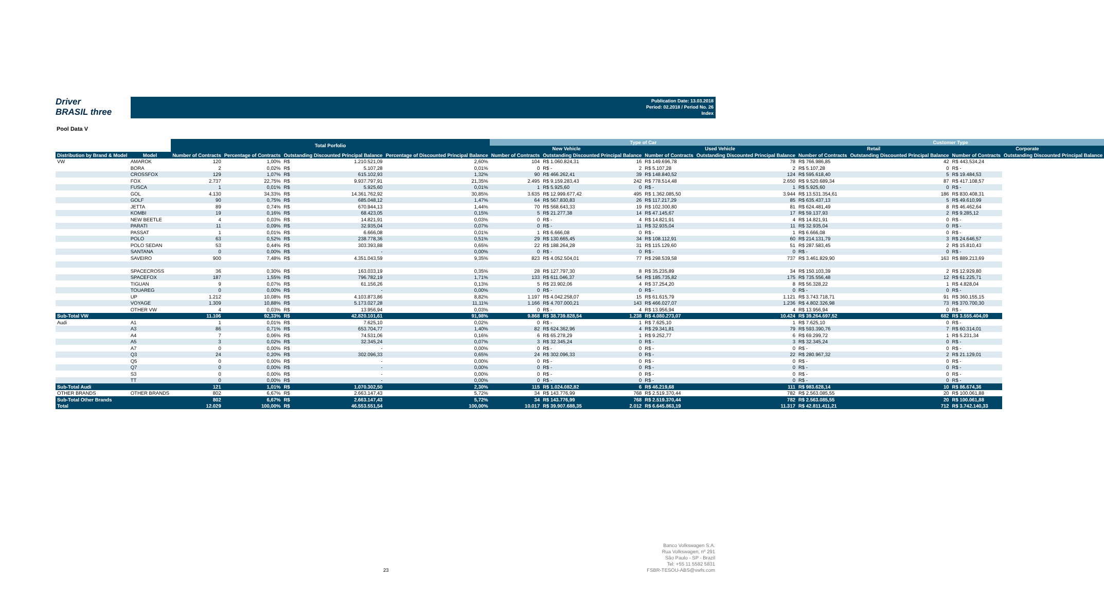Driver
BRASIL three
Publication Date: 13.03.2018
Period: 02.2018 / Period No. 26
Index
Pool Data V
| | | Total Porfolio | | | | | Type of Car | | | | | | Customer Type | | | | |
| --- | --- | --- | --- | --- | --- | --- | --- | --- | --- | --- | --- | --- | --- | --- | --- | --- | --- |
| | | | | | | | New Vehicle | | | Used Vehicle | | | Retail | | | Corporate | |
| Distribution by Brand & Model | Model | Number of Contracts | Percentage of Contracts | Outstanding Discounted Principal Balance | | Percentage of Discounted Principal Balance | Number of Contracts | Outstanding Discounted Principal Balance | | Number of Contracts | Outstanding Discounted Principal Balance | | Number of Contracts | Outstanding Discounted Principal Balance | | Number of Contracts | Outstanding Discounted Principal Balance |
| VW | AMAROK | 120 | 1,00% | R$ | 1.210.521,09 | 2,60% | 104 | R$ 1.060.824,31 | 16 | R$ 149.696,78 | | 78 | R$ 766.986,85 | | 42 | R$ 443.534,24 | |
| | BORA | 2 | 0,02% | R$ | 5.107,28 | 0,01% | 0 | R$ - | 2 | R$ 5.107,28 | | 2 | R$ 5.107,28 | | 0 | R$ - | |
| | CROSSFOX | 129 | 1,07% | R$ | 615.102,93 | 1,32% | 90 | R$ 466.262,41 | 39 | R$ 148.840,52 | | 124 | R$ 595.618,40 | | 5 | R$ 19.484,53 | |
| | FOX | 2.737 | 22,75% | R$ | 9.937.797,91 | 21,35% | 2.495 | R$ 9.159.283,43 | 242 | R$ 778.514,48 | | 2.650 | R$ 9.520.689,34 | | 87 | R$ 417.108,57 | |
| | FUSCA | 1 | 0,01% | R$ | 5.925,60 | 0,01% | 1 | R$ 5.925,60 | 0 | R$ - | | 1 | R$ 5.925,60 | | 0 | R$ - | |
| | GOL | 4.130 | 34,33% | R$ | 14.361.762,92 | 30,85% | 3.635 | R$ 12.999.677,42 | 495 | R$ 1.362.085,50 | | 3.944 | R$ 13.531.354,61 | | 186 | R$ 830.408,31 | |
| | GOLF | 90 | 0,75% | R$ | 685.048,12 | 1,47% | 64 | R$ 567.830,83 | 26 | R$ 117.217,29 | | 85 | R$ 635.437,13 | | 5 | R$ 49.610,99 | |
| | JETTA | 89 | 0,74% | R$ | 670.944,13 | 1,44% | 70 | R$ 568.643,33 | 19 | R$ 102.300,80 | | 81 | R$ 624.481,49 | | 8 | R$ 46.462,64 | |
| | KOMBI | 19 | 0,16% | R$ | 68.423,05 | 0,15% | 5 | R$ 21.277,38 | 14 | R$ 47.145,67 | | 17 | R$ 59.137,93 | | 2 | R$ 9.285,12 | |
| | NEW BEETLE | 4 | 0,03% | R$ | 14.821,91 | 0,03% | 0 | R$ - | 4 | R$ 14.821,91 | | 4 | R$ 14.821,91 | | 0 | R$ - | |
| | PARATI | 11 | 0,09% | R$ | 32.935,04 | 0,07% | 0 | R$ - | 11 | R$ 32.935,04 | | 11 | R$ 32.935,04 | | 0 | R$ - | |
| | PASSAT | 1 | 0,01% | R$ | 6.666,08 | 0,01% | 1 | R$ 6.666,08 | 0 | R$ - | | 1 | R$ 6.666,08 | | 0 | R$ - | |
| | POLO | 63 | 0,52% | R$ | 238.778,36 | 0,51% | 29 | R$ 130.665,45 | 34 | R$ 108.112,91 | | 60 | R$ 214.131,79 | | 3 | R$ 24.646,57 | |
| | POLO SEDAN | 53 | 0,44% | R$ | 303.393,88 | 0,65% | 22 | R$ 188.264,28 | 31 | R$ 115.129,60 | | 51 | R$ 287.583,45 | | 2 | R$ 15.810,43 | |
| | SANTANA | 0 | 0,00% | R$ | - | 0,00% | 0 | R$ - | 0 | R$ - | | 0 | R$ - | | 0 | R$ - | |
| | SAVEIRO | 900 | 7,48% | R$ | 4.351.043,59 | 9,35% | 823 | R$ 4.052.504,01 | 77 | R$ 298.539,58 | | 737 | R$ 3.461.829,90 | | 163 | R$ 889.213,69 | |
| | SPACECROSS | 36 | 0,30% | R$ | 163.033,19 | 0,35% | 28 | R$ 127.797,30 | 8 | R$ 35.235,89 | | 34 | R$ 150.103,39 | | 2 | R$ 12.929,80 | |
| | SPACEFOX | 187 | 1,55% | R$ | 796.782,19 | 1,71% | 133 | R$ 611.046,37 | 54 | R$ 185.735,82 | | 175 | R$ 735.556,48 | | 12 | R$ 61.225,71 | |
| | TIGUAN | 9 | 0,07% | R$ | 61.156,26 | 0,13% | 5 | R$ 23.902,06 | 4 | R$ 37.254,20 | | 8 | R$ 56.328,22 | | 1 | R$ 4.828,04 | |
| | TOUAREG | 0 | 0,00% | R$ | - | 0,00% | 0 | R$ - | 0 | R$ - | | 0 | R$ - | | 0 | R$ - | |
| | UP | 1.212 | 10,08% | R$ | 4.103.873,86 | 8,82% | 1.197 | R$ 4.042.258,07 | 15 | R$ 61.615,79 | | 1.121 | R$ 3.743.718,71 | | 91 | R$ 360.155,15 | |
| | VOYAGE | 1.309 | 10,88% | R$ | 5.173.027,28 | 11,11% | 1.166 | R$ 4.707.000,21 | 143 | R$ 466.027,07 | | 1.236 | R$ 4.802.326,98 | | 73 | R$ 370.700,30 | |
| | OTHER VW | 4 | 0,03% | R$ | 13.956,94 | 0,03% | 0 | R$ - | 4 | R$ 13.956,94 | | 4 | R$ 13.956,94 | | 0 | R$ - | |
| Sub-Total VW | | 11.106 | 92,33% | R$ | 42.820.101,61 | 91,98% | 9.868 | R$ 38.739.828,54 | 1.238 | R$ 4.080.273,07 | | 10.424 | R$ 39.264.697,52 | | 682 | R$ 3.555.404,09 | |
| Audi | A1 | 1 | 0,01% | R$ | 7.625,10 | 0,02% | 0 | R$ - | 1 | R$ 7.625,10 | | 1 | R$ 7.625,10 | | 0 | R$ - | |
| | A3 | 86 | 0,71% | R$ | 653.704,77 | 1,40% | 82 | R$ 624.362,96 | 4 | R$ 29.341,81 | | 79 | R$ 593.390,76 | | 7 | R$ 60.314,01 | |
| | A4 | 7 | 0,06% | R$ | 74.531,06 | 0,16% | 6 | R$ 65.278,29 | 1 | R$ 9.252,77 | | 6 | R$ 69.299,72 | | 1 | R$ 5.231,34 | |
| | A5 | 3 | 0,02% | R$ | 32.345,24 | 0,07% | 3 | R$ 32.345,24 | 0 | R$ - | | 3 | R$ 32.345,24 | | 0 | R$ - | |
| | A7 | 0 | 0,00% | R$ | - | 0,00% | 0 | R$ - | 0 | R$ - | | 0 | R$ - | | 0 | R$ - | |
| | Q3 | 24 | 0,20% | R$ | 302.096,33 | 0,65% | 24 | R$ 302.096,33 | 0 | R$ - | | 22 | R$ 280.967,32 | | 2 | R$ 21.129,01 | |
| | Q5 | 0 | 0,00% | R$ | - | 0,00% | 0 | R$ - | 0 | R$ - | | 0 | R$ - | | 0 | R$ - | |
| | Q7 | 0 | 0,00% | R$ | - | 0,00% | 0 | R$ - | 0 | R$ - | | 0 | R$ - | | 0 | R$ - | |
| | S3 | 0 | 0,00% | R$ | - | 0,00% | 0 | R$ - | 0 | R$ - | | 0 | R$ - | | 0 | R$ - | |
| | TT | 0 | 0,00% | R$ | - | 0,00% | 0 | R$ - | 0 | R$ - | | 0 | R$ - | | 0 | R$ - | |
| Sub-Total Audi | | 121 | 1,01% | R$ | 1.070.302,50 | 2,30% | 115 | R$ 1.024.082,82 | 6 | R$ 46.219,68 | | 111 | R$ 983.628,14 | | 10 | R$ 86.674,36 | |
| OTHER BRANDS | OTHER BRANDS | 802 | 6,67% | R$ | 2.663.147,43 | 5,72% | 34 | R$ 143.776,99 | 768 | R$ 2.519.370,44 | | 782 | R$ 2.563.085,55 | | 20 | R$ 100.061,88 | |
| Sub-Total Other Brands | | 802 | 6,67% | R$ | 2.663.147,43 | 5,72% | 34 | R$ 143.776,99 | 768 | R$ 2.519.370,44 | | 782 | R$ 2.563.085,55 | | 20 | R$ 100.061,88 | |
| Total | | 12.029 | 100,00% | R$ | 46.553.551,54 | 100,00% | 10.017 | R$ 39.907.688,35 | 2.012 | R$ 6.645.863,19 | | 11.317 | R$ 42.811.411,21 | | 712 | R$ 3.742.140,33 | |
23
Banco Volkswagen S.A.
Rua Volkswagen, nº 291
São Paulo - SP - Brazil
Tel: +55 11 5582 5831
FSBR-TESOU-ABS@vwfs.com